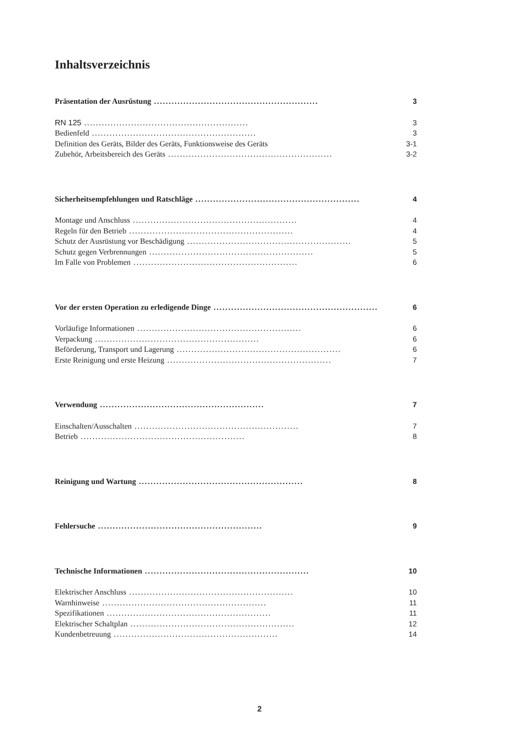Inhaltsverzeichnis
Präsentation der Ausrüstung........................................................ 3
RN 125........................................................ 3
Bedienfeld........................................................ 3
Definition des Geräts, Bilder des Geräts, Funktionsweise des Geräts 3-1
Zubehör, Arbeitsbereich des Geräts........................................................ 3-2
Sicherheitsempfehlungen und Ratschläge........................................................ 4
Montage und Anschluss........................................................ 4
Regeln für den Betrieb........................................................ 4
Schutz der Ausrüstung vor Beschädigung........................................................ 5
Schutz gegen Verbrennungen........................................................ 5
Im Falle von Problemen........................................................ 6
Vor der ersten Operation zu erledigende Dinge........................................................ 6
Vorläufige Informationen........................................................ 6
Verpackung........................................................ 6
Beförderung, Transport und Lagerung........................................................ 6
Erste Reinigung und erste Heizung........................................................ 7
Verwendung........................................................ 7
Einschalten/Ausschalten........................................................ 7
Betrieb........................................................ 8
Reinigung und Wartung........................................................ 8
Fehlersuche........................................................ 9
Technische Informationen........................................................ 10
Elektrischer Anschluss........................................................ 10
Warnhinweise........................................................ 11
Spezifikationen........................................................ 11
Elektrischer Schaltplan........................................................ 12
Kundenbetreuung........................................................ 14
2